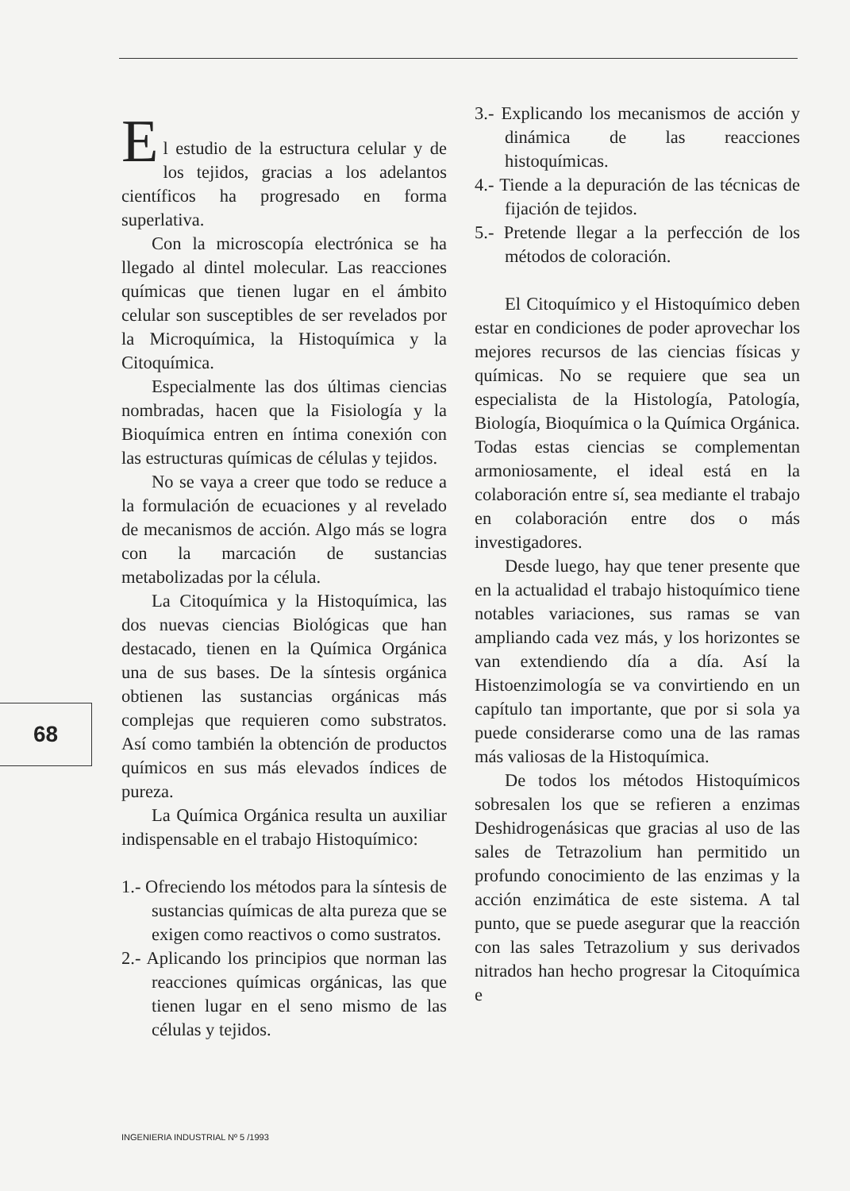E
l estudio de la estructura celular y de los tejidos, gracias a los adelantos científicos ha progresado en forma superlativa.
Con la microscopía electrónica se ha llegado al dintel molecular. Las reacciones químicas que tienen lugar en el ámbito celular son susceptibles de ser revelados por la Microquímica, la Histoquímica y la Citoquímica.
Especialmente las dos últimas ciencias nombradas, hacen que la Fisiología y la Bioquímica entren en íntima conexión con las estructuras químicas de células y tejidos.
No se vaya a creer que todo se reduce a la formulación de ecuaciones y al revelado de mecanismos de acción. Algo más se logra con la marcación de sustancias metabolizadas por la célula.
La Citoquímica y la Histoquímica, las dos nuevas ciencias Biológicas que han destacado, tienen en la Química Orgánica una de sus bases. De la síntesis orgánica obtienen las sustancias orgánicas más complejas que requieren como substratos. Así como también la obtención de productos químicos en sus más elevados índices de pureza.
La Química Orgánica resulta un auxiliar indispensable en el trabajo Histoquímico:
1.- Ofreciendo los métodos para la síntesis de sustancias químicas de alta pureza que se exigen como reactivos o como sustratos.
2.- Aplicando los principios que norman las reacciones químicas orgánicas, las que tienen lugar en el seno mismo de las células y tejidos.
3.- Explicando los mecanismos de acción y dinámica de las reacciones histoquímicas.
4.- Tiende a la depuración de las técnicas de fijación de tejidos.
5.- Pretende llegar a la perfección de los métodos de coloración.
El Citoquímico y el Histoquímico deben estar en condiciones de poder aprovechar los mejores recursos de las ciencias físicas y químicas. No se requiere que sea un especialista de la Histología, Patología, Biología, Bioquímica o la Química Orgánica. Todas estas ciencias se complementan armoniosamente, el ideal está en la colaboración entre sí, sea mediante el trabajo en colaboración entre dos o más investigadores.
Desde luego, hay que tener presente que en la actualidad el trabajo histoquímico tiene notables variaciones, sus ramas se van ampliando cada vez más, y los horizontes se van extendiendo día a día. Así la Histoenzimología se va convirtiendo en un capítulo tan importante, que por si sola ya puede considerarse como una de las ramas más valiosas de la Histoquímica.
De todos los métodos Histoquímicos sobresalen los que se refieren a enzimas Deshidrogenásicas que gracias al uso de las sales de Tetrazolium han permitido un profundo conocimiento de las enzimas y la acción enzimática de este sistema. A tal punto, que se puede asegurar que la reacción con las sales Tetrazolium y sus derivados nitrados han hecho progresar la Citoquímica e
68
INGENIERIA INDUSTRIAL Nº 5 /1993